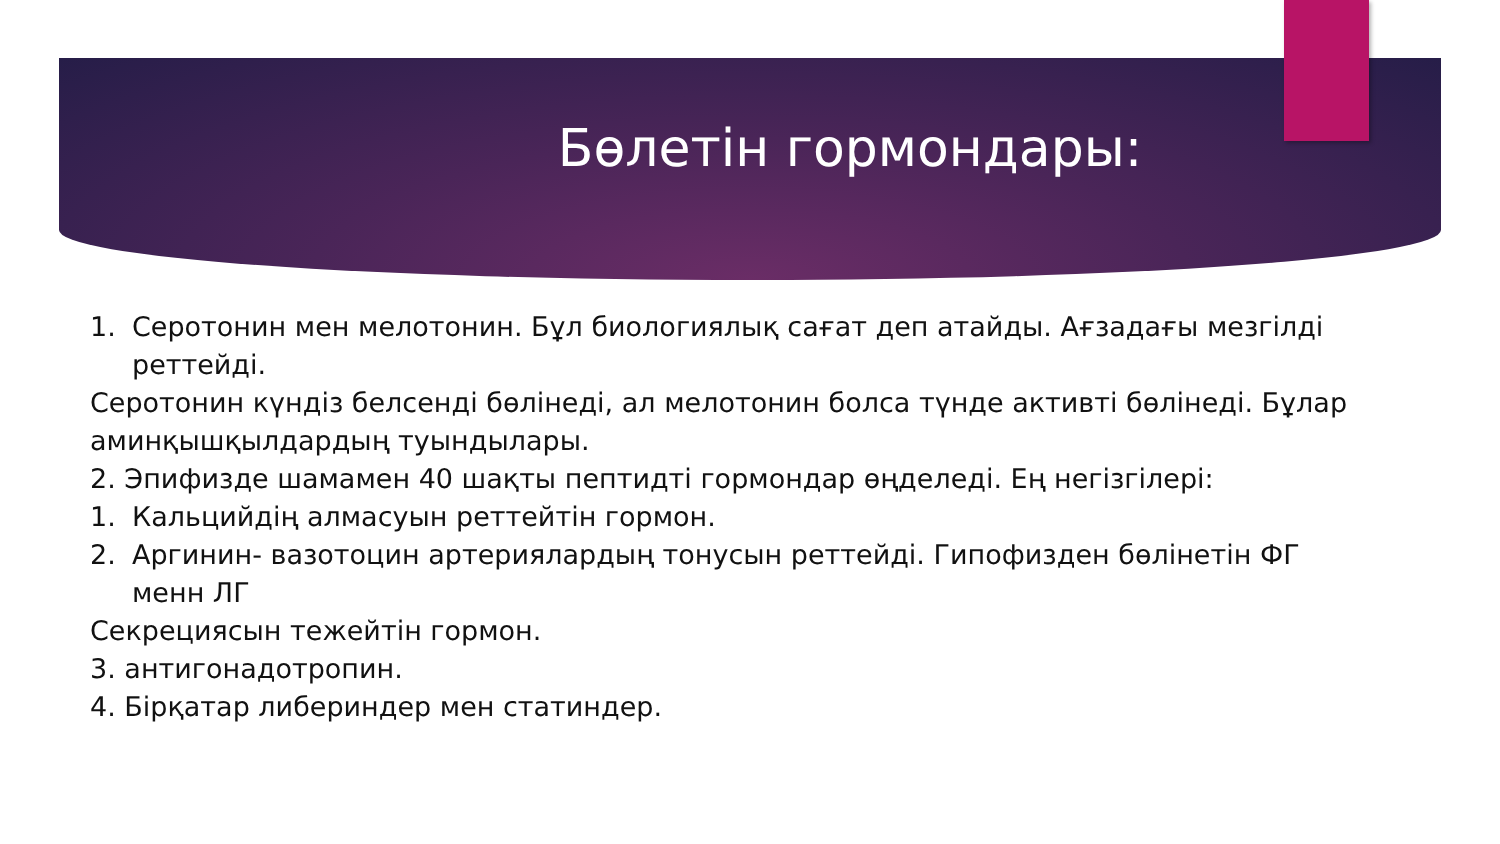Бөлетін гормондары:
1. Серотонин мен мелотонин. Бұл биологиялық сағат деп атайды. Ағзадағы мезгілді реттейді.
Серотонин күндіз белсенді бөлінеді, ал мелотонин болса түнде активті бөлінеді. Бұлар
аминқышқылдардың туындылары.
2. Эпифизде шамамен 40 шақты пептидті гормондар өңделеді. Ең негізгілері:
1. Кальцийдің алмасуын реттейтін гормон.
2. Аргинин- вазотоцин артериялардың тонусын реттейді. Гипофизден бөлінетін ФГ менн ЛГ
Секрециясын тежейтін гормон.
3. антигонадотропин.
4. Бірқатар либериндер мен статиндер.